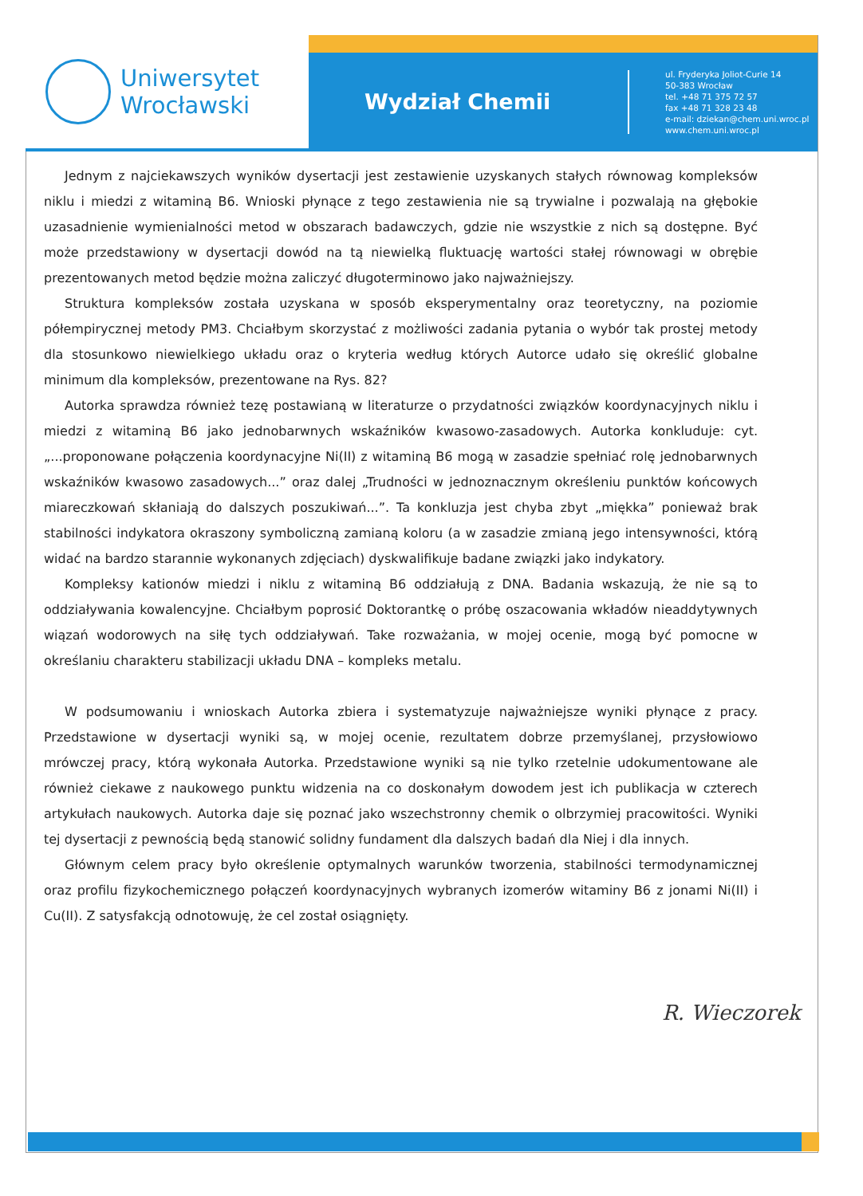Uniwersytet
Wrocławski
Wydział Chemii
ul. Fryderyka Joliot-Curie 14
50-383 Wrocław
tel. +48 71 375 72 57
fax +48 71 328 23 48
e-mail: dziekan@chem.uni.wroc.pl
www.chem.uni.wroc.pl
Jednym z najciekawszych wyników dysertacji jest zestawienie uzyskanych stałych równowag kompleksów niklu i miedzi z witaminą B6. Wnioski płynące z tego zestawienia nie są trywialne i pozwalają na głębokie uzasadnienie wymienialności metod w obszarach badawczych, gdzie nie wszystkie z nich są dostępne. Być może przedstawiony w dysertacji dowód na tą niewielką fluktuację wartości stałej równowagi w obrębie prezentowanych metod będzie można zaliczyć długoterminowo jako najważniejszy.
Struktura kompleksów została uzyskana w sposób eksperymentalny oraz teoretyczny, na poziomie półempirycznej metody PM3. Chciałbym skorzystać z możliwości zadania pytania o wybór tak prostej metody dla stosunkowo niewielkiego układu oraz o kryteria według których Autorce udało się określić globalne minimum dla kompleksów, prezentowane na Rys. 82?
Autorka sprawdza również tezę postawianą w literaturze o przydatności związków koordynacyjnych niklu i miedzi z witaminą B6 jako jednobarwnych wskaźników kwasowo-zasadowych. Autorka konkluduje: cyt. „...proponowane połączenia koordynacyjne Ni(II) z witaminą B6 mogą w zasadzie spełniać rolę jednobarwnych wskaźników kwasowo zasadowych...” oraz dalej „Trudności w jednoznacznym określeniu punktów końcowych miareczkowań skłaniają do dalszych poszukiwań...”. Ta konkluzja jest chyba zbyt „miękka” ponieważ brak stabilności indykatora okraszony symboliczną zamianą koloru (a w zasadzie zmianą jego intensywności, którą widać na bardzo starannie wykonanych zdjęciach) dyskwalifikuje badane związki jako indykatory.
Kompleksy kationów miedzi i niklu z witaminą B6 oddziałują z DNA. Badania wskazują, że nie są to oddziaływania kowalencyjne. Chciałbym poprosić Doktorantkę o próbę oszacowania wkładów nieaddytywnych wiązań wodorowych na siłę tych oddziaływań. Take rozważania, w mojej ocenie, mogą być pomocne w określaniu charakteru stabilizacji układu DNA – kompleks metalu.
W podsumowaniu i wnioskach Autorka zbiera i systematyzuje najważniejsze wyniki płynące z pracy. Przedstawione w dysertacji wyniki są, w mojej ocenie, rezultatem dobrze przemyślanej, przysłowiowo mrówczej pracy, którą wykonała Autorka. Przedstawione wyniki są nie tylko rzetelnie udokumentowane ale również ciekawe z naukowego punktu widzenia na co doskonałym dowodem jest ich publikacja w czterech artykułach naukowych. Autorka daje się poznać jako wszechstronny chemik o olbrzymiej pracowitości. Wyniki tej dysertacji z pewnością będą stanowić solidny fundament dla dalszych badań dla Niej i dla innych.
Głównym celem pracy było określenie optymalnych warunków tworzenia, stabilności termodynamicznej oraz profilu fizykochemicznego połączeń koordynacyjnych wybranych izomerów witaminy B6 z jonami Ni(II) i Cu(II). Z satysfakcją odnotowuję, że cel został osiągnięty.
R. Wieczorek